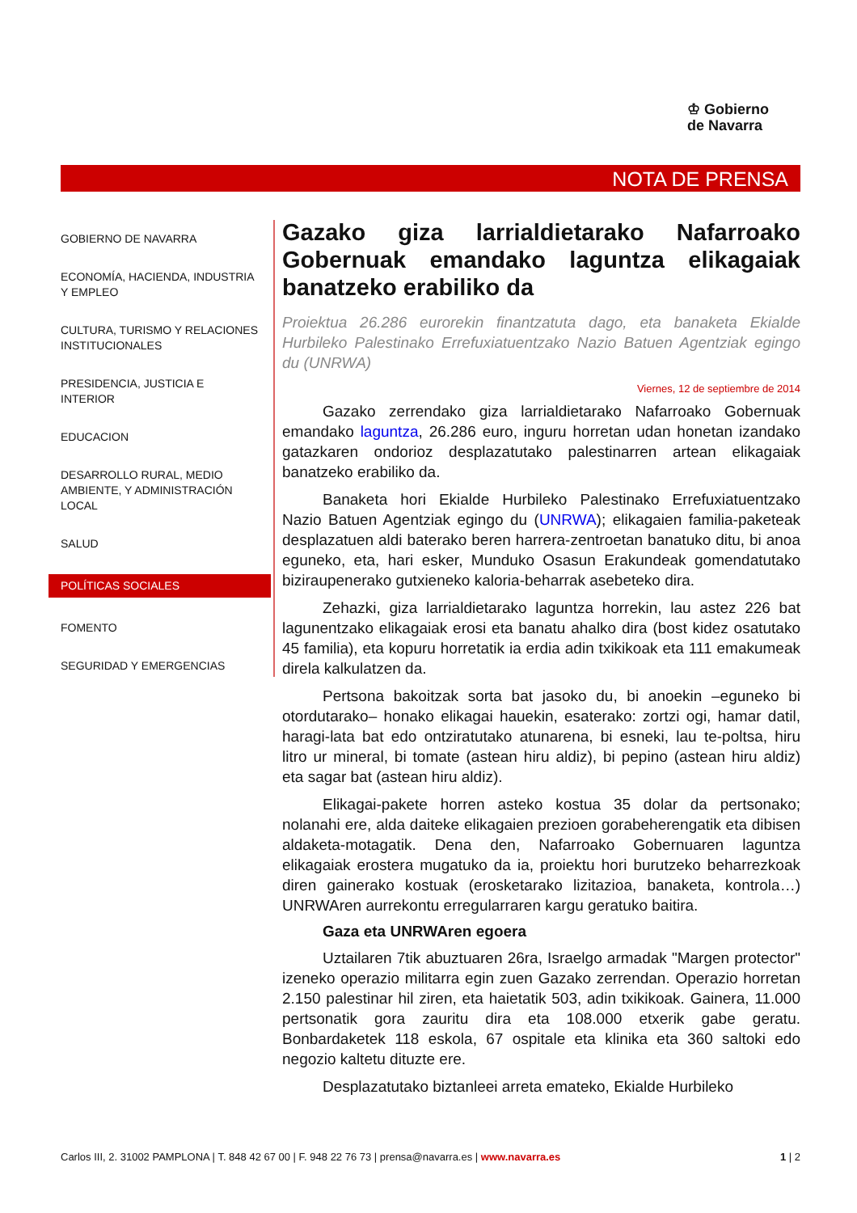♔ Gobierno
de Navarra
NOTA DE PRENSA
GOBIERNO DE NAVARRA
ECONOMÍA, HACIENDA, INDUSTRIA Y EMPLEO
CULTURA, TURISMO Y RELACIONES INSTITUCIONALES
PRESIDENCIA, JUSTICIA E INTERIOR
EDUCACION
DESARROLLO RURAL, MEDIO AMBIENTE, Y ADMINISTRACIÓN LOCAL
SALUD
POLÍTICAS SOCIALES
FOMENTO
SEGURIDAD Y EMERGENCIAS
Gazako giza larrialdietarako Nafarroako Gobernuak emandako laguntza elikagaiak banatzeko erabiliko da
Proiektua 26.286 eurorekin finantzatuta dago, eta banaketa Ekialde Hurbileko Palestinako Errefuxiatuentzako Nazio Batuen Agentziak egingo du (UNRWA)
Viernes, 12 de septiembre de 2014
Gazako zerrendako giza larrialdietarako Nafarroako Gobernuak emandako laguntza, 26.286 euro, inguru horretan udan honetan izandako gatazkaren ondorioz desplazatutako palestinarren artean elikagaiak banatzeko erabiliko da.
Banaketa hori Ekialde Hurbileko Palestinako Errefuxiatuentzako Nazio Batuen Agentziak egingo du (UNRWA); elikagaien familia-paketeak desplazatuen aldi baterako beren harrera-zentroetan banatuko ditu, bi anoa eguneko, eta, hari esker, Munduko Osasun Erakundeak gomendatutako biziraupenerako gutxieneko kaloria-beharrak asebeteko dira.
Zehazki, giza larrialdietarako laguntza horrekin, lau astez 226 bat lagunentzako elikagaiak erosi eta banatu ahalko dira (bost kidez osatutako 45 familia), eta kopuru horretatik ia erdia adin txikikoak eta 111 emakumeak direla kalkulatzen da.
Pertsona bakoitzak sorta bat jasoko du, bi anoekin –eguneko bi otordutarako– honako elikagai hauekin, esaterako: zortzi ogi, hamar datil, haragi-lata bat edo ontziratutako atunarena, bi esneki, lau te-poltsa, hiru litro ur mineral, bi tomate (astean hiru aldiz), bi pepino (astean hiru aldiz) eta sagar bat (astean hiru aldiz).
Elikagai-pakete horren asteko kostua 35 dolar da pertsonako; nolanahi ere, alda daiteke elikagaien prezioen gorabeherengatik eta dibisen aldaketa-motagatik. Dena den, Nafarroako Gobernuaren laguntza elikagaiak erostera mugatuko da ia, proiektu hori burutzeko beharrezkoak diren gainerako kostuak (erosketarako lizitazioa, banaketa, kontrola…) UNRWAren aurrekontu erregularraren kargu geratuko baitira.
Gaza eta UNRWAren egoera
Uztailaren 7tik abuztuaren 26ra, Israelgo armadak "Margen protector" izeneko operazio militarra egin zuen Gazako zerrendan. Operazio horretan 2.150 palestinar hil ziren, eta haietatik 503, adin txikikoak. Gainera, 11.000 pertsonatik gora zauritu dira eta 108.000 etxerik gabe geratu. Bonbardaketek 118 eskola, 67 ospitale eta klinika eta 360 saltoki edo negozio kaltetu dituzte ere.
Desplazatutako biztanleei arreta emateko, Ekialde Hurbileko
Carlos III, 2. 31002 PAMPLONA | T. 848 42 67 00 | F. 948 22 76 73 | prensa@navarra.es | www.navarra.es 1 | 2